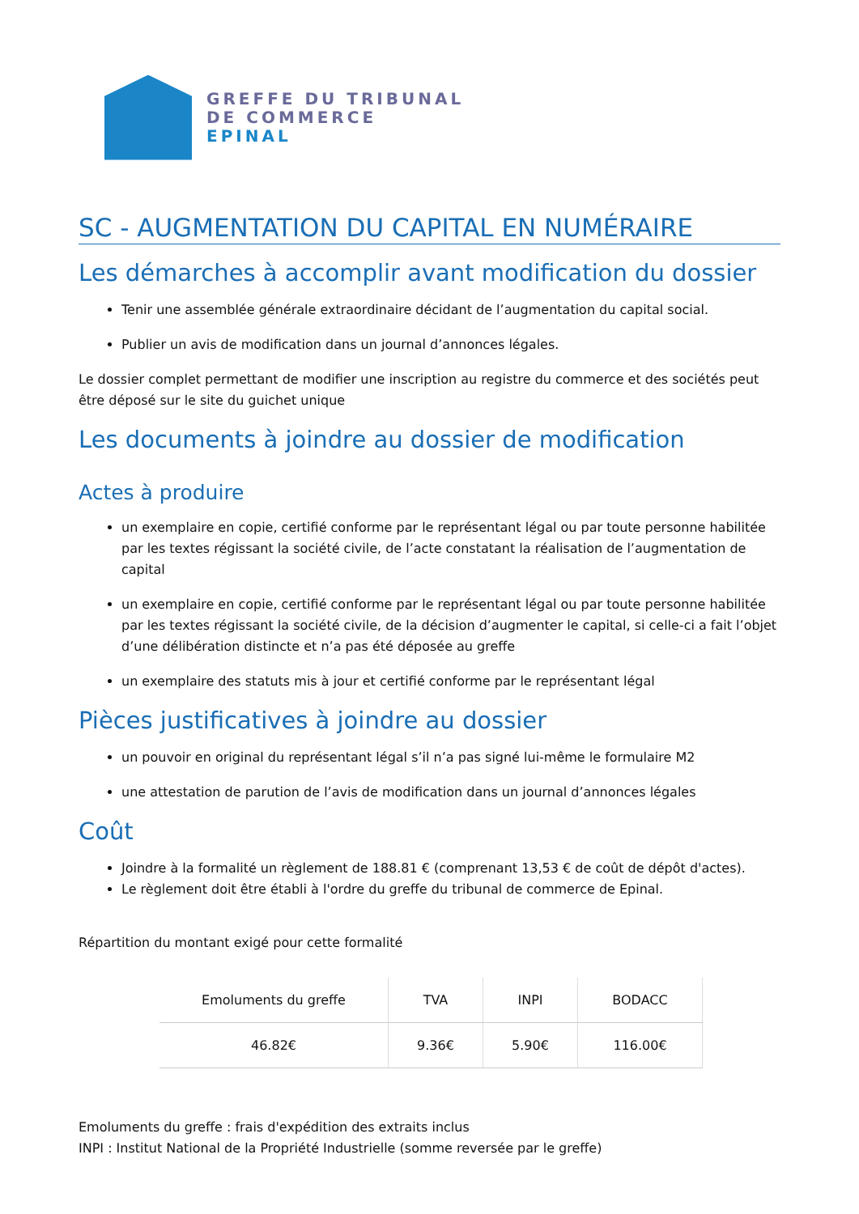GREFFE DU TRIBUNAL
DE COMMERCE
EPINAL
SC - AUGMENTATION DU CAPITAL EN NUMÉRAIRE
Les démarches à accomplir avant modification du dossier
Tenir une assemblée générale extraordinaire décidant de l’augmentation du capital social.
Publier un avis de modification dans un journal d’annonces légales.
Le dossier complet permettant de modifier une inscription au registre du commerce et des sociétés peut être déposé sur le site du guichet unique
Les documents à joindre au dossier de modification
Actes à produire
un exemplaire en copie, certifié conforme par le représentant légal ou par toute personne habilitée par les textes régissant la société civile, de l’acte constatant la réalisation de l’augmentation de capital
un exemplaire en copie, certifié conforme par le représentant légal ou par toute personne habilitée par les textes régissant la société civile, de la décision d’augmenter le capital, si celle-ci a fait l’objet d’une délibération distincte et n’a pas été déposée au greffe
un exemplaire des statuts mis à jour et certifié conforme par le représentant légal
Pièces justificatives à joindre au dossier
un pouvoir en original du représentant légal s’il n’a pas signé lui-même le formulaire M2
une attestation de parution de l’avis de modification dans un journal d’annonces légales
Coût
Joindre à la formalité un règlement de 188.81 € (comprenant 13,53 € de coût de dépôt d'actes).
Le règlement doit être établi à l'ordre du greffe du tribunal de commerce de Epinal.
Répartition du montant exigé pour cette formalité
| Emoluments du greffe | TVA | INPI | BODACC |
| --- | --- | --- | --- |
| 46.82€ | 9.36€ | 5.90€ | 116.00€ |
Emoluments du greffe : frais d'expédition des extraits inclus
INPI : Institut National de la Propriété Industrielle (somme reversée par le greffe)